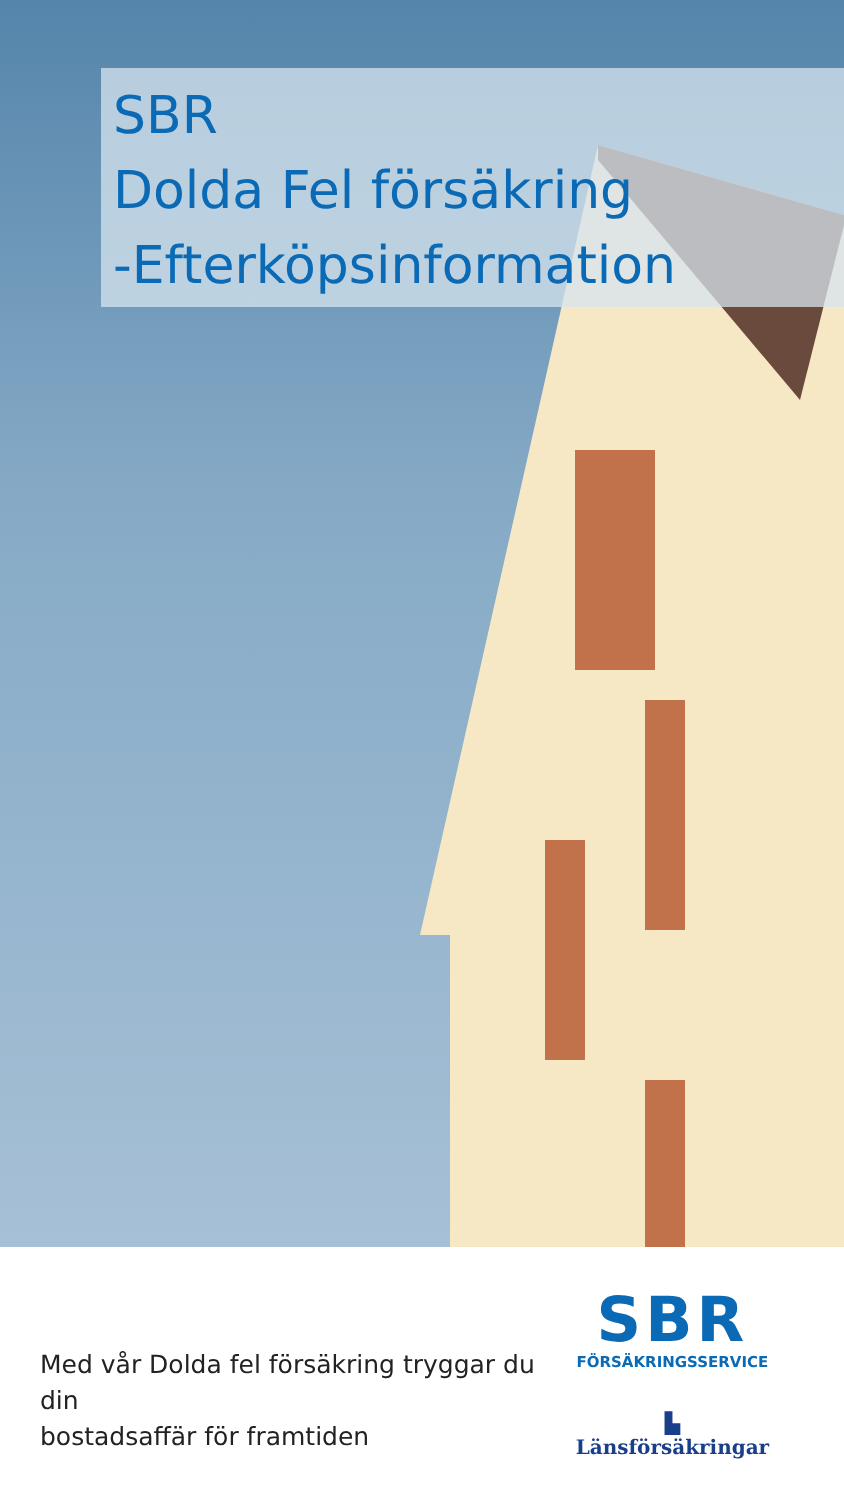SBR
Dolda Fel försäkring
-Efterköpsinformation
Med vår Dolda fel försäkring tryggar du din
bostadsaffär för framtiden
SBR
FÖRSÄKRINGSSERVICE
▙ Länsförsäkringar